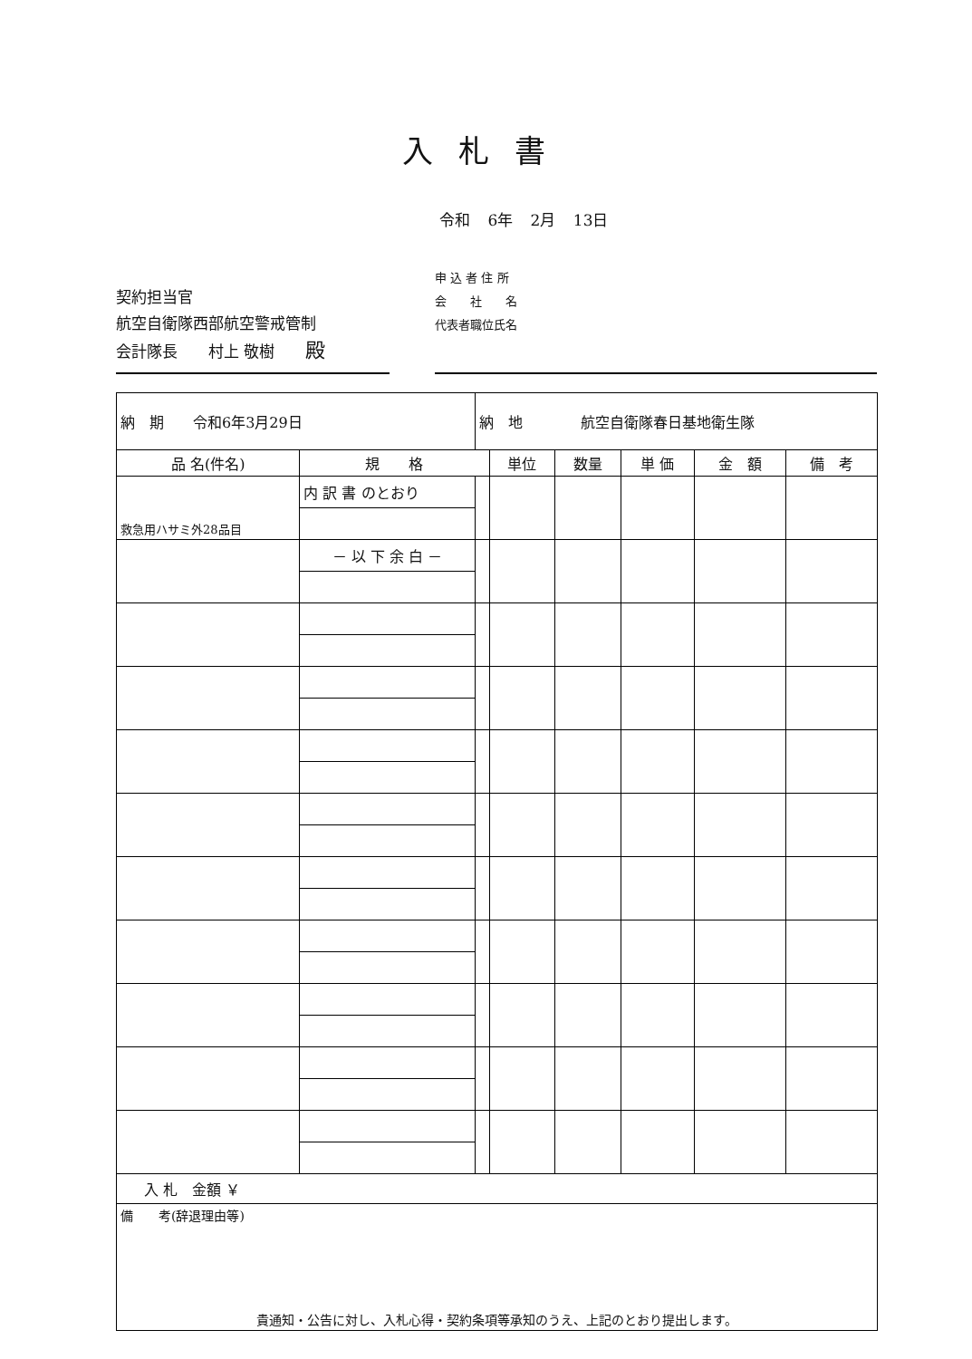入札書
令和 6年 2月 13日
契約担当官
航空自衛隊西部航空警戒管制
会計隊長　　村上 敬樹　　殿
申 込 者 住 所
会　　社　　名
代表者職位氏名
| 納 期 令和6年3月29日 | | 納 地 航空自衛隊春日基地衛生隊 | | | | | |
| 品 名(件名) | 規 格 | | 単位 | 数量 | 単 価 | 金 額 | 備 考 |
| 救急用ハサミ外28品目 | 内 訳 書 のとおり | | | | | | |
| | － 以 下 余 白 － | | | | | | |
| 入 札 金額 ￥ | | | | | | | |
| 備 考(辞退理由等) 貴通知・公告に対し、入札心得・契約条項等承知のうえ、上記のとおり提出します。 | | | | | | | |